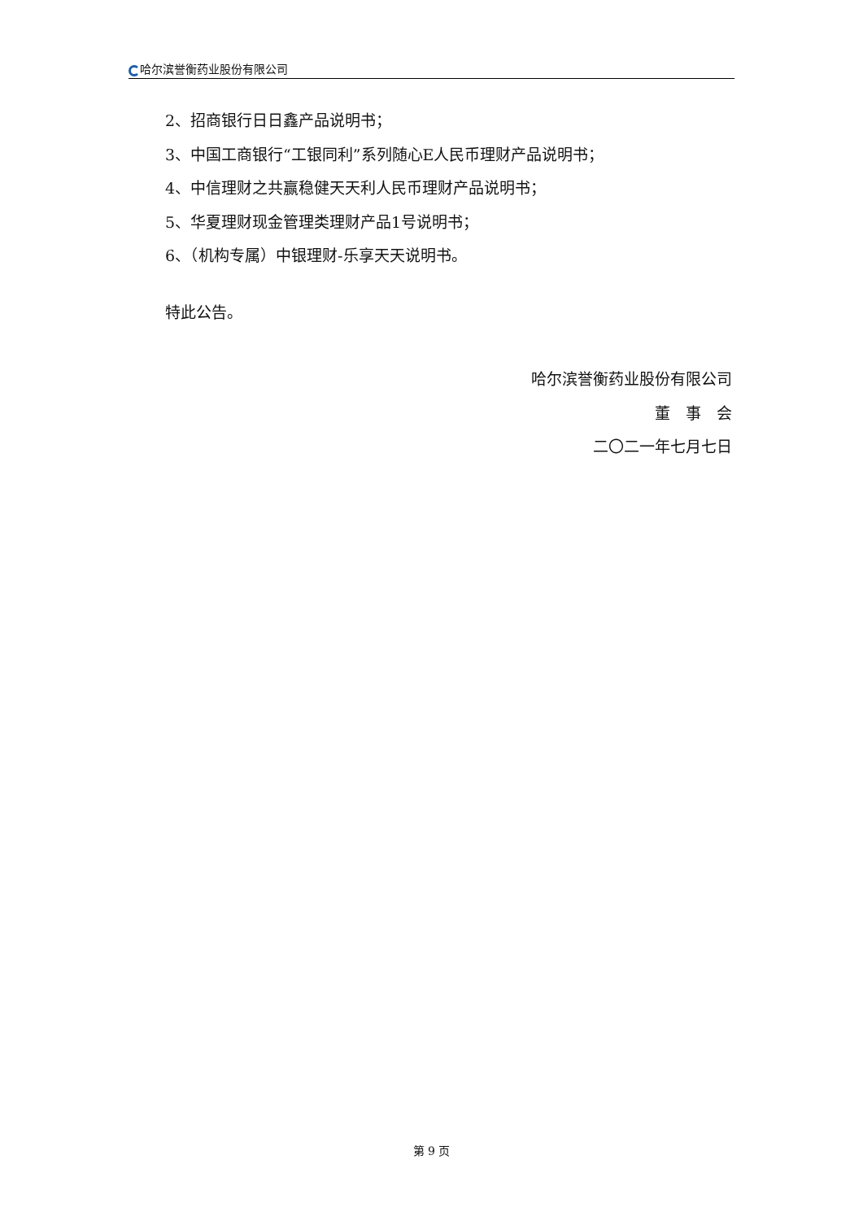哈尔滨誉衡药业股份有限公司
2、招商银行日日鑫产品说明书；
3、中国工商银行“工银同利”系列随心E人民币理财产品说明书；
4、中信理财之共赢稳健天天利人民币理财产品说明书；
5、华夏理财现金管理类理财产品1号说明书；
6、（机构专属）中银理财-乐享天天说明书。
特此公告。
哈尔滨誉衡药业股份有限公司
董　事　会
二〇二一年七月七日
第 9 页